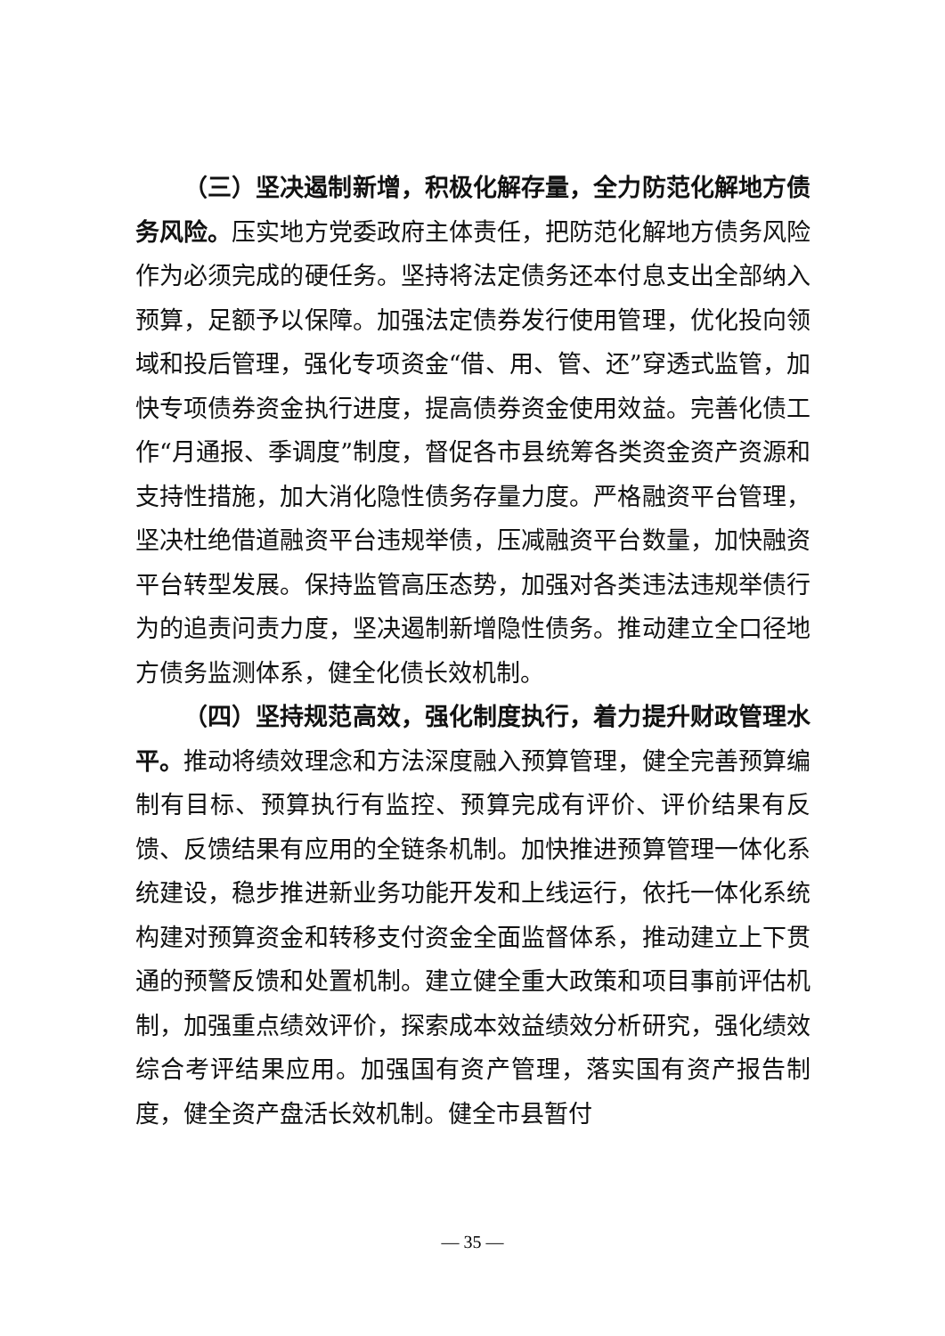（三）坚决遏制新增，积极化解存量，全力防范化解地方债务风险。压实地方党委政府主体责任，把防范化解地方债务风险作为必须完成的硬任务。坚持将法定债务还本付息支出全部纳入预算，足额予以保障。加强法定债券发行使用管理，优化投向领域和投后管理，强化专项资金“借、用、管、还”穿透式监管，加快专项债券资金执行进度，提高债券资金使用效益。完善化债工作“月通报、季调度”制度，督促各市县统筹各类资金资产资源和支持性措施，加大消化隐性债务存量力度。严格融资平台管理，坚决杜绝借道融资平台违规举债，压减融资平台数量，加快融资平台转型发展。保持监管高压态势，加强对各类违法违规举债行为的追责问责力度，坚决遏制新增隐性债务。推动建立全口径地方债务监测体系，健全化债长效机制。
（四）坚持规范高效，强化制度执行，着力提升财政管理水平。推动将绩效理念和方法深度融入预算管理，健全完善预算编制有目标、预算执行有监控、预算完成有评价、评价结果有反馈、反馈结果有应用的全链条机制。加快推进预算管理一体化系统建设，稳步推进新业务功能开发和上线运行，依托一体化系统构建对预算资金和转移支付资金全面监督体系，推动建立上下贯通的预警反馈和处置机制。建立健全重大政策和项目事前评估机制，加强重点绩效评价，探索成本效益绩效分析研究，强化绩效综合考评结果应用。加强国有资产管理，落实国有资产报告制度，健全资产盘活长效机制。健全市县暂付
— 35 —